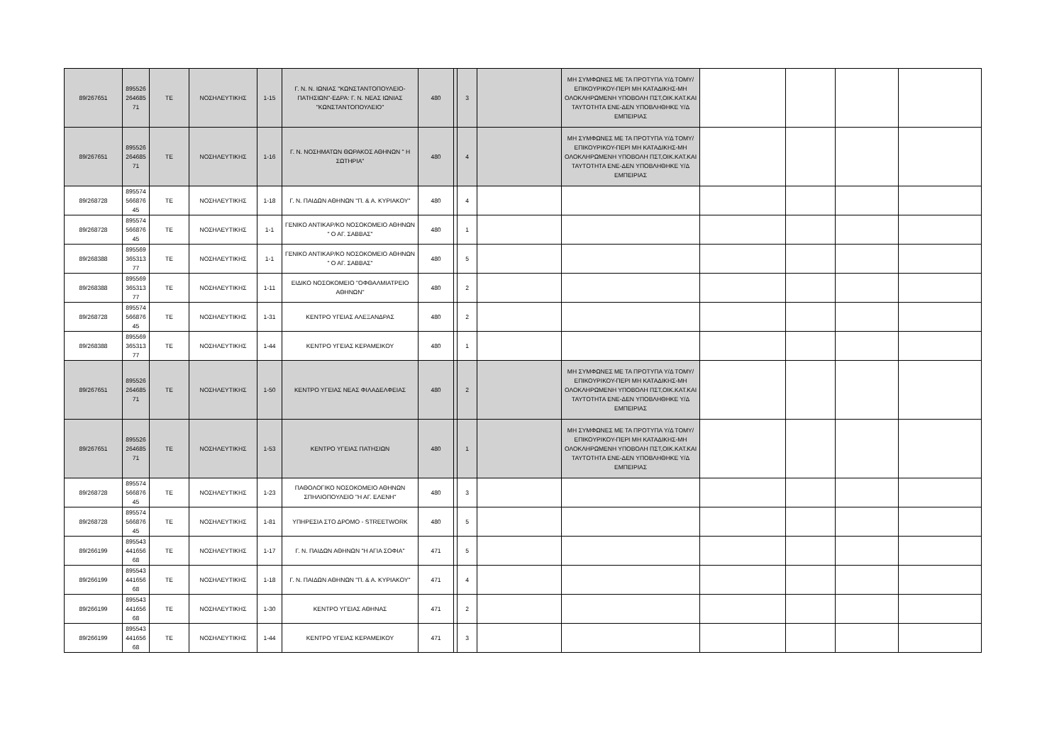| 89/267651 | 895526 264685 71 | ΤΕ | ΝΟΣΗΛΕΥΤΙΚΗΣ | 1-15 | Γ. Ν. Ν. ΙΩΝΙΑΣ ''ΚΩΝΣΤΑΝΤΟΠΟΥΛΕΙΟ-ΠΑΤΗΣΙΩΝ''-ΕΔΡΑ: Γ. Ν. ΝΕΑΣ ΙΩΝΙΑΣ ''ΚΩΝΣΤΑΝΤΟΠΟΥΛΕΙΟ'' | 480 | | 3 | | ΜΗ ΣΥΜΦΩΝΕΣ ΜΕ ΤΑ ΠΡΟΤΥΠΑ Υ/Δ ΤΟΜΥ/ΕΠΙΚΟΥΡΙΚΟΥ-ΠΕΡΙ ΜΗ ΚΑΤΑΔΙΚΗΣ-ΜΗ ΟΛΟΚΛΗΡΩΜΕΝΗ ΥΠΟΒΟΛΗ ΠΣΤ,ΟΙΚ.ΚΑΤ.ΚΑΙ ΤΑΥΤΟΤΗΤΑ ΕΝΕ-ΔΕΝ ΥΠΟΒΛΗΘΗΚΕ Υ/Δ ΕΜΠΕΙΡΙΑΣ | | | | |
| 89/267651 | 895526 264685 71 | ΤΕ | ΝΟΣΗΛΕΥΤΙΚΗΣ | 1-16 | Γ. Ν. ΝΟΣΗΜΑΤΩΝ ΘΩΡΑΚΟΣ ΑΘΗΝΩΝ " Η ΣΩΤΗΡΙΑ" | 480 | | 4 | | ΜΗ ΣΥΜΦΩΝΕΣ ΜΕ ΤΑ ΠΡΟΤΥΠΑ Υ/Δ ΤΟΜΥ/ΕΠΙΚΟΥΡΙΚΟΥ-ΠΕΡΙ ΜΗ ΚΑΤΑΔΙΚΗΣ-ΜΗ ΟΛΟΚΛΗΡΩΜΕΝΗ ΥΠΟΒΟΛΗ ΠΣΤ,ΟΙΚ.ΚΑΤ.ΚΑΙ ΤΑΥΤΟΤΗΤΑ ΕΝΕ-ΔΕΝ ΥΠΟΒΛΗΘΗΚΕ Υ/Δ ΕΜΠΕΙΡΙΑΣ | | | | |
| 89/268728 | 895574 566876 45 | ΤΕ | ΝΟΣΗΛΕΥΤΙΚΗΣ | 1-18 | Γ. Ν. ΠΑΙΔΩΝ ΑΘΗΝΩΝ "Π. & Α. ΚΥΡΙΑΚΟΥ" | 480 | | 4 | | | | | | |
| 89/268728 | 895574 566876 45 | ΤΕ | ΝΟΣΗΛΕΥΤΙΚΗΣ | 1-1 | ΓΕΝΙΚΟ ΑΝΤΙΚΑΡ/ΚΟ ΝΟΣΟΚΟΜΕΙΟ ΑΘΗΝΩΝ " Ο ΑΓ. ΣΑΒΒΑΣ" | 480 | | 1 | | | | | | |
| 89/268388 | 895569 365313 77 | ΤΕ | ΝΟΣΗΛΕΥΤΙΚΗΣ | 1-1 | ΓΕΝΙΚΟ ΑΝΤΙΚΑΡ/ΚΟ ΝΟΣΟΚΟΜΕΙΟ ΑΘΗΝΩΝ " Ο ΑΓ. ΣΑΒΒΑΣ" | 480 | | 5 | | | | | | |
| 89/268388 | 895569 365313 77 | ΤΕ | ΝΟΣΗΛΕΥΤΙΚΗΣ | 1-11 | ΕΙΔΙΚΟ ΝΟΣΟΚΟΜΕΙΟ ''ΟΦΘΑΛΜΙΑΤΡΕΙΟ ΑΘΗΝΩΝ'' | 480 | | 2 | | | | | | |
| 89/268728 | 895574 566876 45 | ΤΕ | ΝΟΣΗΛΕΥΤΙΚΗΣ | 1-31 | ΚΕΝΤΡΟ ΥΓΕΙΑΣ ΑΛΕΞΑΝΔΡΑΣ | 480 | | 2 | | | | | | |
| 89/268388 | 895569 365313 77 | ΤΕ | ΝΟΣΗΛΕΥΤΙΚΗΣ | 1-44 | ΚΕΝΤΡΟ ΥΓΕΙΑΣ ΚΕΡΑΜΕΙΚΟΥ | 480 | | 1 | | | | | | |
| 89/267651 | 895526 264685 71 | ΤΕ | ΝΟΣΗΛΕΥΤΙΚΗΣ | 1-50 | ΚΕΝΤΡΟ ΥΓΕΙΑΣ ΝΕΑΣ ΦΙΛΑΔΕΛΦΕΙΑΣ | 480 | | 2 | | ΜΗ ΣΥΜΦΩΝΕΣ ΜΕ ΤΑ ΠΡΟΤΥΠΑ Υ/Δ ΤΟΜΥ/ΕΠΙΚΟΥΡΙΚΟΥ-ΠΕΡΙ ΜΗ ΚΑΤΑΔΙΚΗΣ-ΜΗ ΟΛΟΚΛΗΡΩΜΕΝΗ ΥΠΟΒΟΛΗ ΠΣΤ,ΟΙΚ.ΚΑΤ.ΚΑΙ ΤΑΥΤΟΤΗΤΑ ΕΝΕ-ΔΕΝ ΥΠΟΒΛΗΘΗΚΕ Υ/Δ ΕΜΠΕΙΡΙΑΣ | | | | |
| 89/267651 | 895526 264685 71 | ΤΕ | ΝΟΣΗΛΕΥΤΙΚΗΣ | 1-53 | ΚΕΝΤΡΟ ΥΓΕΙΑΣ ΠΑΤΗΣΙΩΝ | 480 | | 1 | | ΜΗ ΣΥΜΦΩΝΕΣ ΜΕ ΤΑ ΠΡΟΤΥΠΑ Υ/Δ ΤΟΜΥ/ΕΠΙΚΟΥΡΙΚΟΥ-ΠΕΡΙ ΜΗ ΚΑΤΑΔΙΚΗΣ-ΜΗ ΟΛΟΚΛΗΡΩΜΕΝΗ ΥΠΟΒΟΛΗ ΠΣΤ,ΟΙΚ.ΚΑΤ.ΚΑΙ ΤΑΥΤΟΤΗΤΑ ΕΝΕ-ΔΕΝ ΥΠΟΒΛΗΘΗΚΕ Υ/Δ ΕΜΠΕΙΡΙΑΣ | | | | |
| 89/268728 | 895574 566876 45 | ΤΕ | ΝΟΣΗΛΕΥΤΙΚΗΣ | 1-23 | ΠΑΘΟΛΟΓΙΚΟ ΝΟΣΟΚΟΜΕΙΟ ΑΘΗΝΩΝ ΣΠΗΛΙΟΠΟΥΛΕΙΟ "Η ΑΓ. ΕΛΕΝΗ" | 480 | | 3 | | | | | | |
| 89/268728 | 895574 566876 45 | ΤΕ | ΝΟΣΗΛΕΥΤΙΚΗΣ | 1-81 | ΥΠΗΡΕΣΙΑ ΣΤΟ ΔΡΟΜΟ - STREETWORK | 480 | | 5 | | | | | | |
| 89/266199 | 895543 441656 68 | ΤΕ | ΝΟΣΗΛΕΥΤΙΚΗΣ | 1-17 | Γ. Ν. ΠΑΙΔΩΝ ΑΘΗΝΩΝ "Η ΑΓΙΑ ΣΟΦΙΑ" | 471 | | 5 | | | | | | |
| 89/266199 | 895543 441656 68 | ΤΕ | ΝΟΣΗΛΕΥΤΙΚΗΣ | 1-18 | Γ. Ν. ΠΑΙΔΩΝ ΑΘΗΝΩΝ "Π. & Α. ΚΥΡΙΑΚΟΥ" | 471 | | 4 | | | | | | |
| 89/266199 | 895543 441656 68 | ΤΕ | ΝΟΣΗΛΕΥΤΙΚΗΣ | 1-30 | ΚΕΝΤΡΟ ΥΓΕΙΑΣ ΑΘΗΝΑΣ | 471 | | 2 | | | | | | |
| 89/266199 | 895543 441656 68 | ΤΕ | ΝΟΣΗΛΕΥΤΙΚΗΣ | 1-44 | ΚΕΝΤΡΟ ΥΓΕΙΑΣ ΚΕΡΑΜΕΙΚΟΥ | 471 | | 3 | | | | | | |